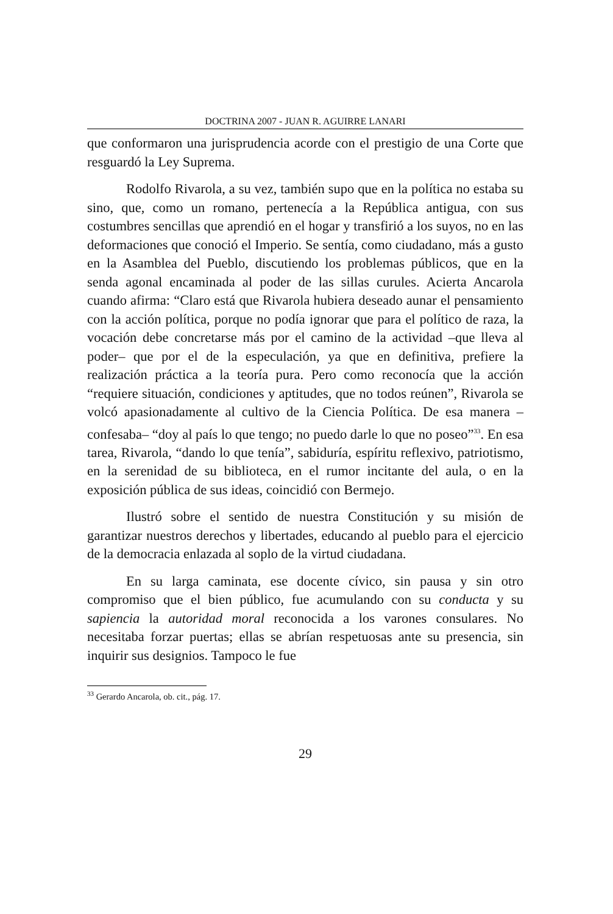DOCTRINA 2007 - JUAN R. AGUIRRE LANARI
que conformaron una jurisprudencia acorde con el prestigio de una Corte que resguardó la Ley Suprema.
Rodolfo Rivarola, a su vez, también supo que en la política no estaba su sino, que, como un romano, pertenecía a la República antigua, con sus costumbres sencillas que aprendió en el hogar y transfirió a los suyos, no en las deformaciones que conoció el Imperio. Se sentía, como ciudadano, más a gusto en la Asamblea del Pueblo, discutiendo los problemas públicos, que en la senda agonal encaminada al poder de las sillas curules. Acierta Ancarola cuando afirma: “Claro está que Rivarola hubiera deseado aunar el pensamiento con la acción política, porque no podía ignorar que para el político de raza, la vocación debe concretarse más por el camino de la actividad –que lleva al poder– que por el de la especulación, ya que en definitiva, prefiere la realización práctica a la teoría pura. Pero como reconocía que la acción “requiere situación, condiciones y aptitudes, que no todos reúnen”, Rivarola se volcó apasionadamente al cultivo de la Ciencia Política. De esa manera –confesaba– “doy al país lo que tengo; no puedo darle lo que no poseo”<sup>33</sup>. En esa tarea, Rivarola, “dando lo que tenía”, sabiduría, espíritu reflexivo, patriotismo, en la serenidad de su biblioteca, en el rumor incitante del aula, o en la exposición pública de sus ideas, coincidió con Bermejo.
Ilustró sobre el sentido de nuestra Constitución y su misión de garantizar nuestros derechos y libertades, educando al pueblo para el ejercicio de la democracia enlazada al soplo de la virtud ciudadana.
En su larga caminata, ese docente cívico, sin pausa y sin otro compromiso que el bien público, fue acumulando con su conducta y su sapiencia la autoridad moral reconocida a los varones consulares. No necesitaba forzar puertas; ellas se abrían respetuosas ante su presencia, sin inquirir sus designios. Tampoco le fue
<sup>33</sup> Gerardo Ancarola, ob. cit., pág. 17.
29